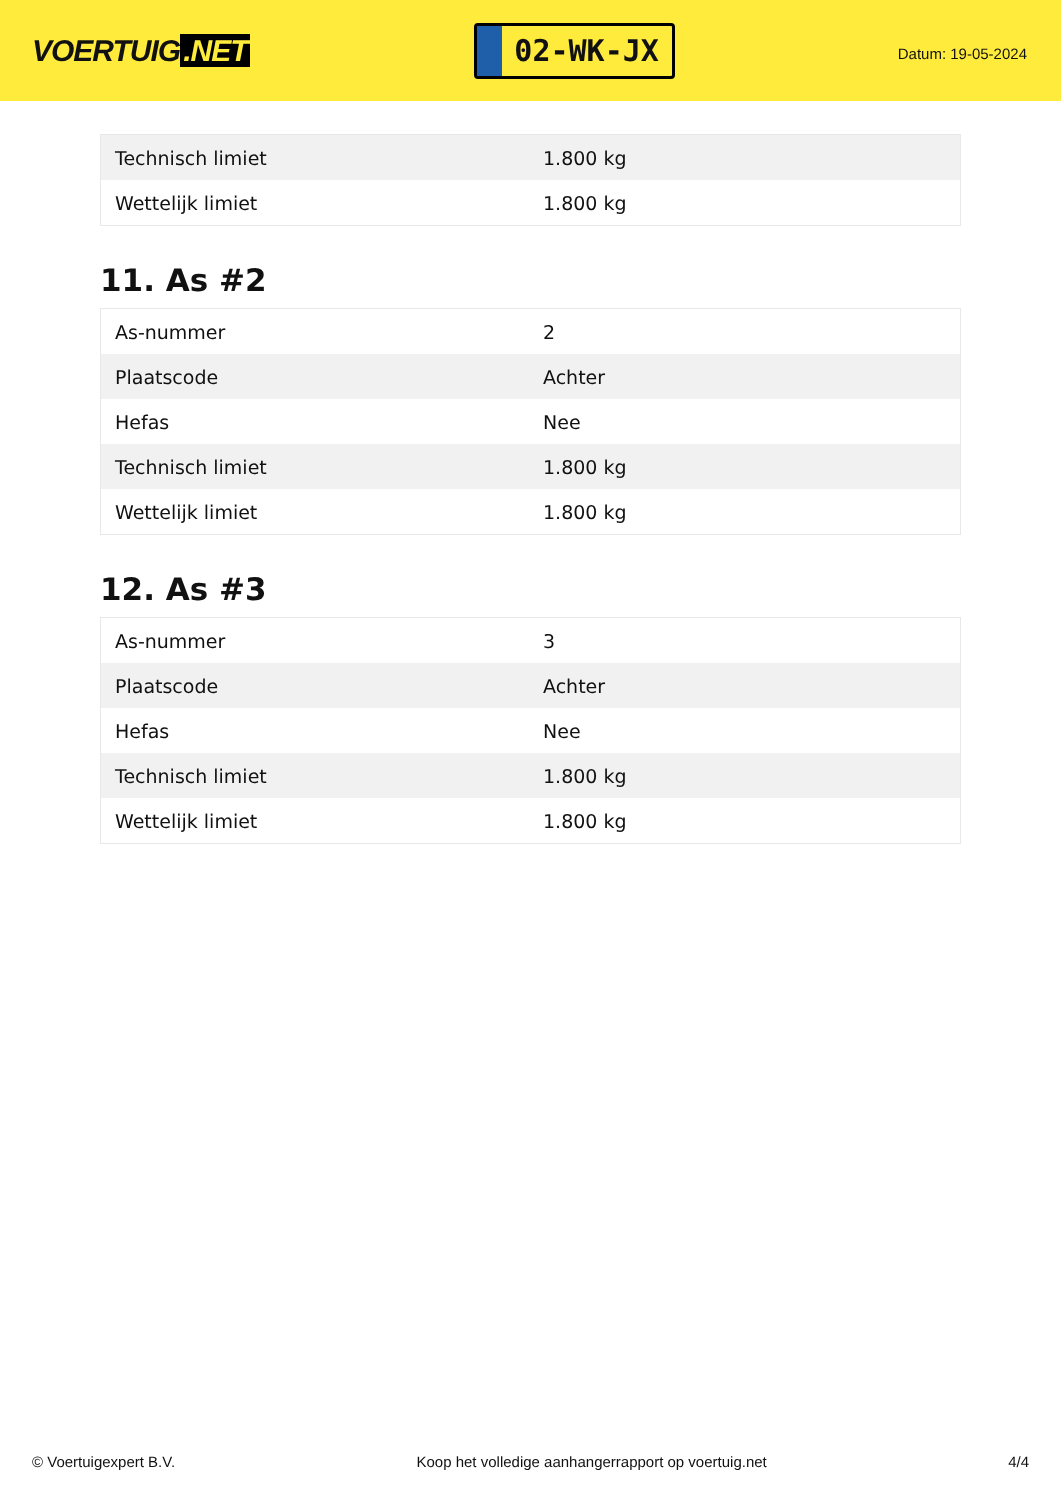VOERTUIG.NET
02-WK-JX
Datum: 19-05-2024
| Technisch limiet | 1.800 kg |
| Wettelijk limiet | 1.800 kg |
11. As #2
| As-nummer | 2 |
| Plaatscode | Achter |
| Hefas | Nee |
| Technisch limiet | 1.800 kg |
| Wettelijk limiet | 1.800 kg |
12. As #3
| As-nummer | 3 |
| Plaatscode | Achter |
| Hefas | Nee |
| Technisch limiet | 1.800 kg |
| Wettelijk limiet | 1.800 kg |
© Voertuigexpert B.V. Koop het volledige aanhangerrapport op voertuig.net 4/4